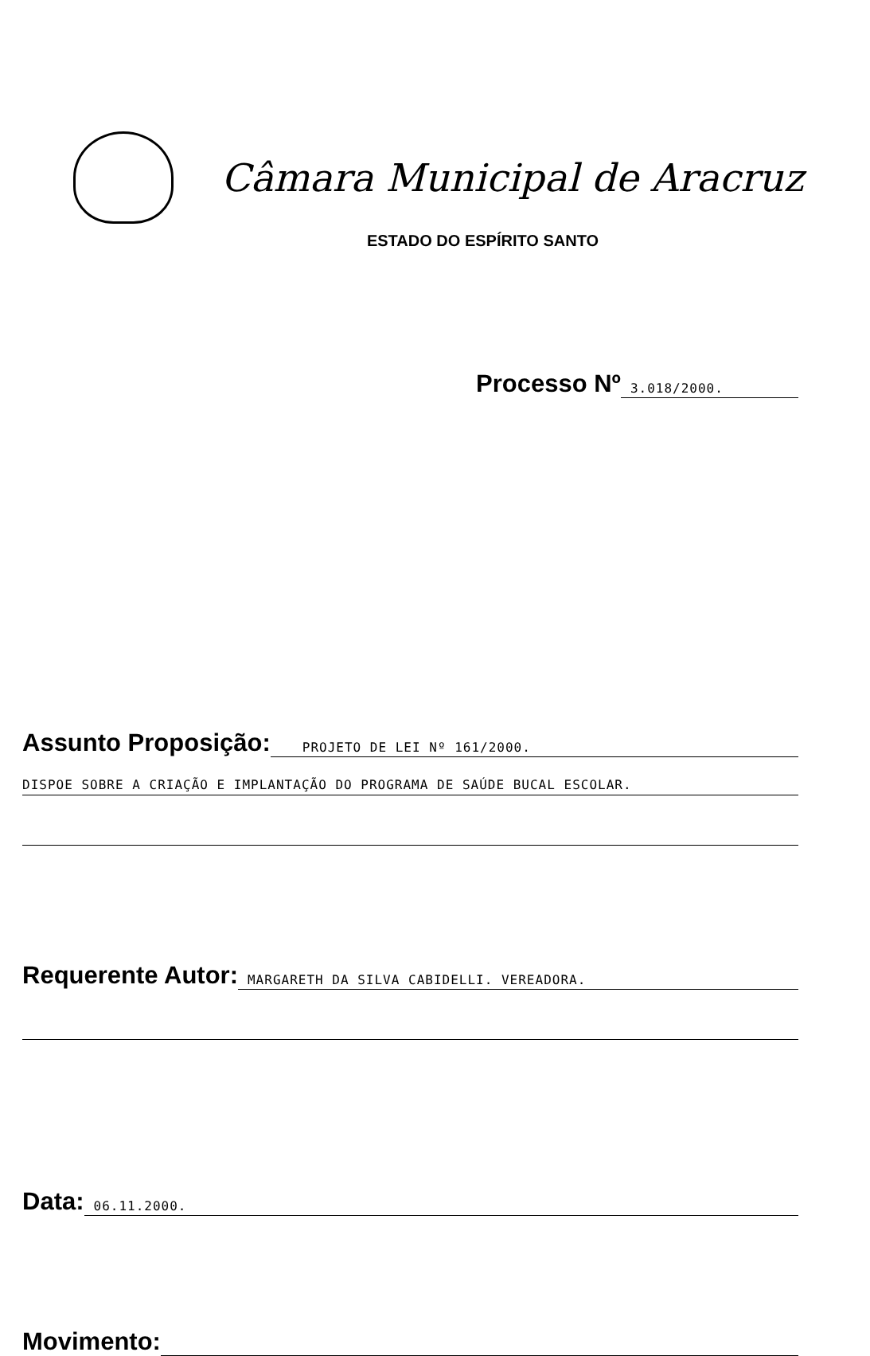Câmara Municipal de Aracruz
ESTADO DO ESPÍRITO SANTO
Processo Nº 3.018/2000.
Assunto Proposição: PROJETO DE LEI Nº 161/2000.
DISPOE SOBRE A CRIAÇÃO E IMPLANTAÇÃO DO PROGRAMA DE SAÚDE BUCAL ESCOLAR.
Requerente Autor: MARGARETH DA SILVA CABIDELLI. VEREADORA.
Data: 06.11.2000.
Movimento: